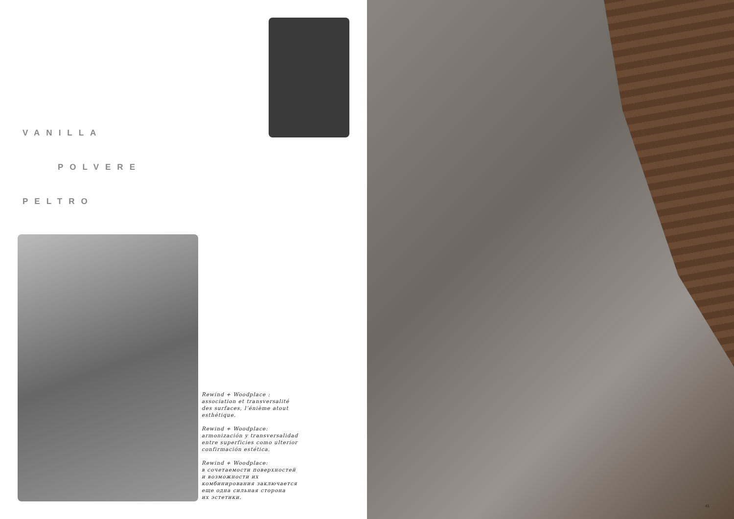VANILLA
POLVERE
PELTRO
Rewind + Woodplace :
association et transversalité
des surfaces, l’énième atout
esthétique.
Rewind + Woodplace:
armonización y transversalidad
entre superficies como ulterior
confirmación estética.
Rewind + Woodplace:
в сочетаемости поверхностей
и возможности их
комбинирования заключается
еще одна сильная сторона
их эстетики.
41